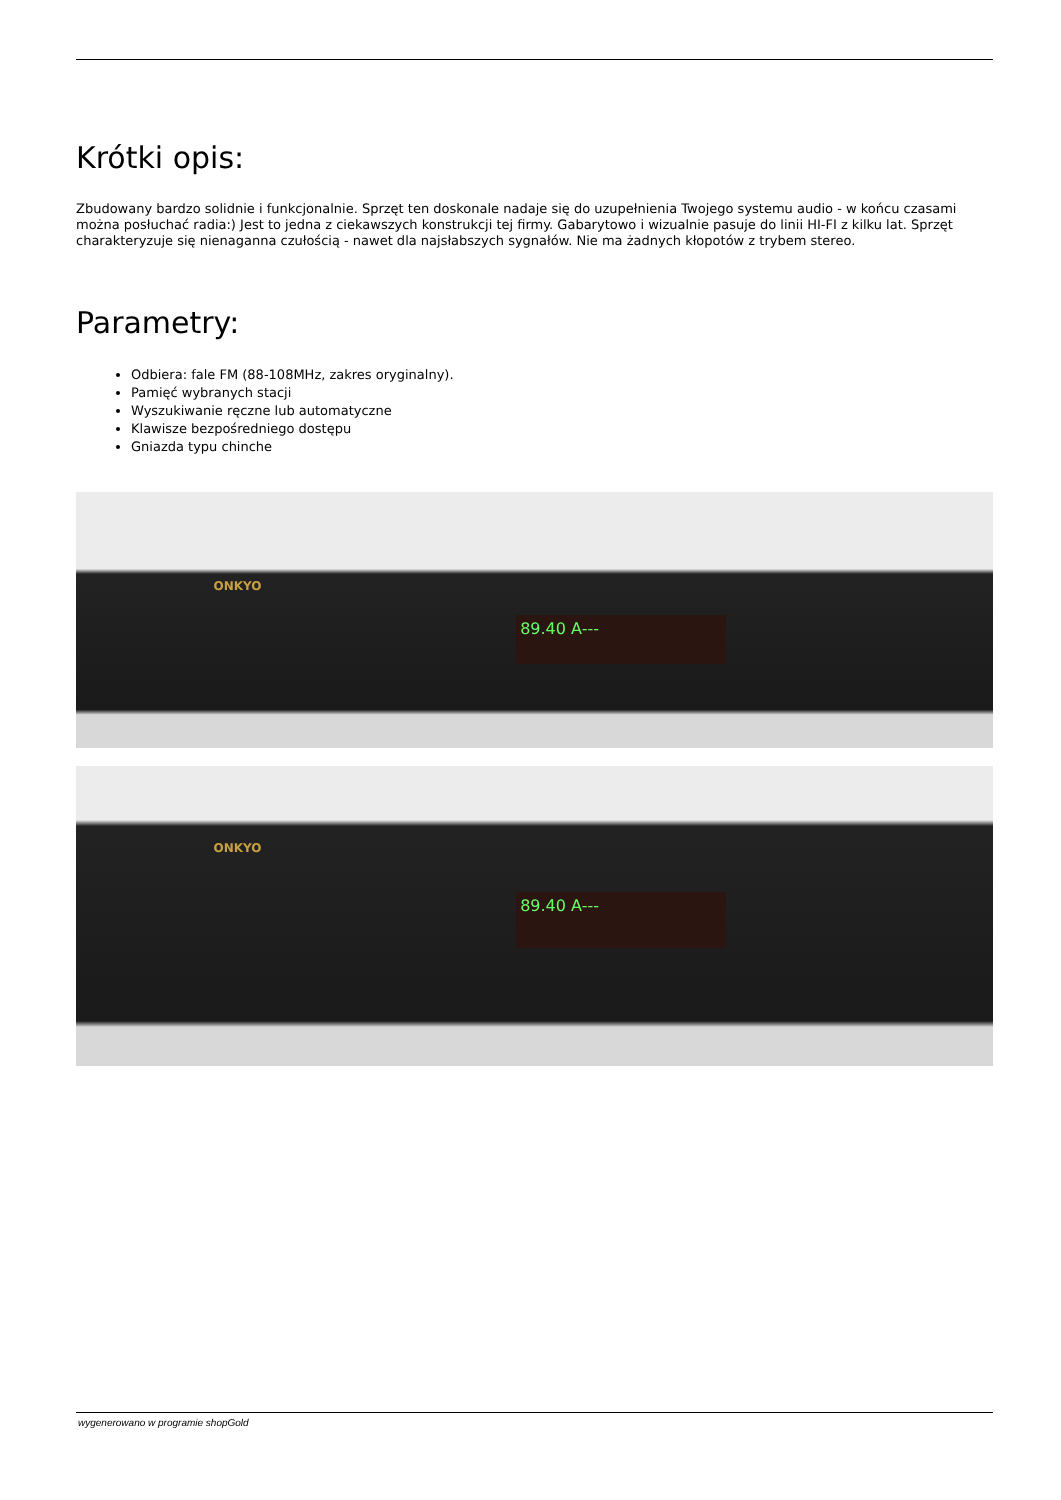Krótki opis:
Zbudowany bardzo solidnie i funkcjonalnie. Sprzęt ten doskonale nadaje się do uzupełnienia Twojego systemu audio - w końcu czasami można posłuchać radia:) Jest to jedna z ciekawszych konstrukcji tej firmy. Gabarytowo i wizualnie pasuje do linii HI-FI z kilku lat. Sprzęt charakteryzuje się nienaganna czułością - nawet dla najsłabszych sygnałów. Nie ma żadnych kłopotów z trybem stereo.
Parametry:
Odbiera: fale FM (88-108MHz, zakres oryginalny).
Pamięć wybranych stacji
Wyszukiwanie ręczne lub automatyczne
Klawisze bezpośredniego dostępu
Gniazda typu chinche
ONKYO
89.40 A---
ONKYO
89.40 A---
wygenerowano w programie shopGold